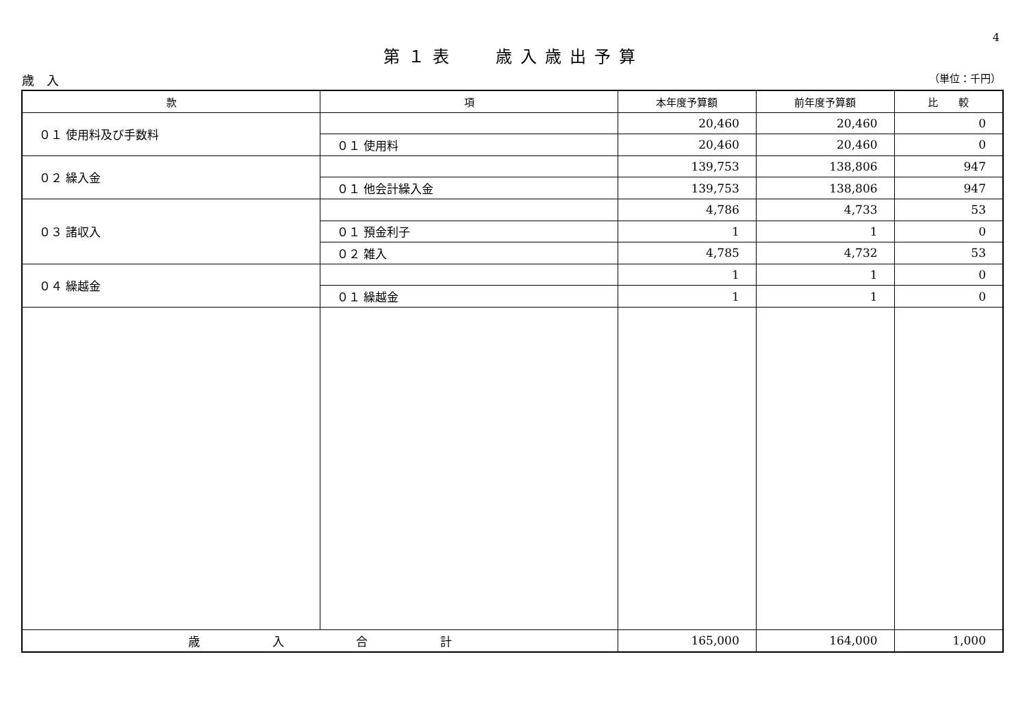4
第１表　 歳入歳出予算
歳　入 （単位：千円）
| 款 | 項 | 本年度予算額 | 前年度予算額 | 比 較 |
| --- | --- | --- | --- | --- |
| ０１ 使用料及び手数料 | | 20,460 | 20,460 | 0 |
| | ０１ 使用料 | 20,460 | 20,460 | 0 |
| ０２ 繰入金 | | 139,753 | 138,806 | 947 |
| | ０１ 他会計繰入金 | 139,753 | 138,806 | 947 |
| ０３ 諸収入 | | 4,786 | 4,733 | 53 |
| | ０１ 預金利子 | 1 | 1 | 0 |
| | ０２ 雑入 | 4,785 | 4,732 | 53 |
| ０４ 繰越金 | | 1 | 1 | 0 |
| | ０１ 繰越金 | 1 | 1 | 0 |
| 歳 入 合 計 | | 165,000 | 164,000 | 1,000 |